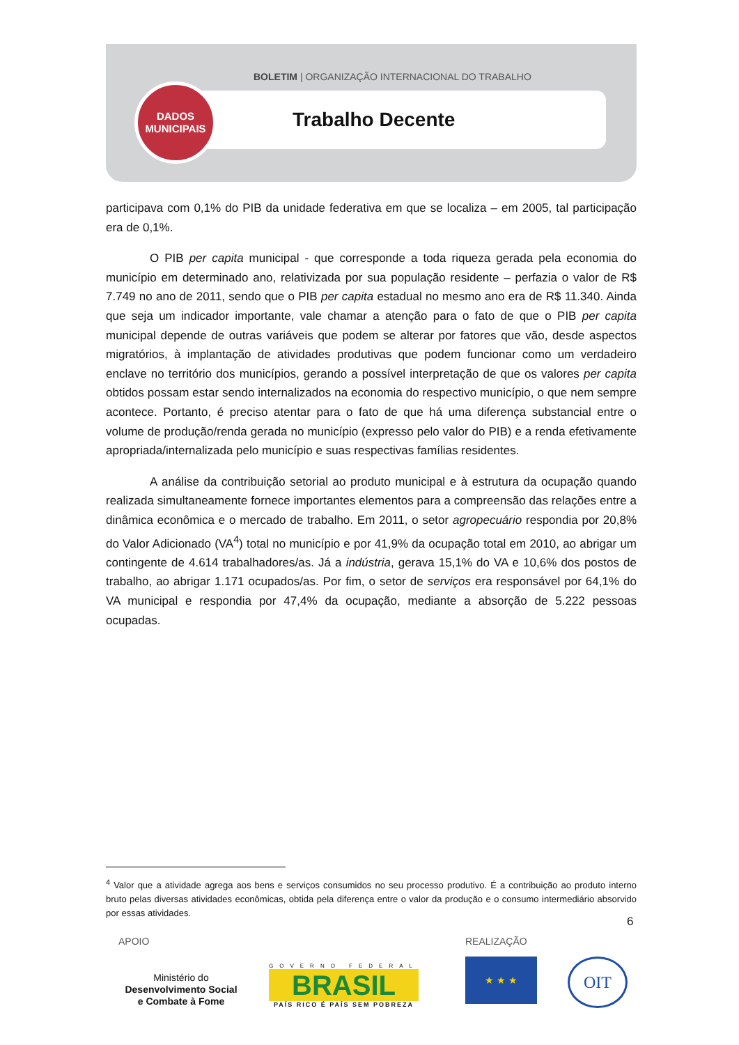BOLETIM | ORGANIZAÇÃO INTERNACIONAL DO TRABALHO
DADOS
MUNICIPAIS
Trabalho Decente
participava com 0,1% do PIB da unidade federativa em que se localiza – em 2005, tal participação era de 0,1%.
O PIB per capita municipal - que corresponde a toda riqueza gerada pela economia do município em determinado ano, relativizada por sua população residente – perfazia o valor de R$ 7.749 no ano de 2011, sendo que o PIB per capita estadual no mesmo ano era de R$ 11.340. Ainda que seja um indicador importante, vale chamar a atenção para o fato de que o PIB per capita municipal depende de outras variáveis que podem se alterar por fatores que vão, desde aspectos migratórios, à implantação de atividades produtivas que podem funcionar como um verdadeiro enclave no território dos municípios, gerando a possível interpretação de que os valores per capita obtidos possam estar sendo internalizados na economia do respectivo município, o que nem sempre acontece. Portanto, é preciso atentar para o fato de que há uma diferença substancial entre o volume de produção/renda gerada no município (expresso pelo valor do PIB) e a renda efetivamente apropriada/internalizada pelo município e suas respectivas famílias residentes.
A análise da contribuição setorial ao produto municipal e à estrutura da ocupação quando realizada simultaneamente fornece importantes elementos para a compreensão das relações entre a dinâmica econômica e o mercado de trabalho. Em 2011, o setor agropecuário respondia por 20,8% do Valor Adicionado (VA<sup>4</sup>) total no município e por 41,9% da ocupação total em 2010, ao abrigar um contingente de 4.614 trabalhadores/as. Já a indústria, gerava 15,1% do VA e 10,6% dos postos de trabalho, ao abrigar 1.171 ocupados/as. Por fim, o setor de serviços era responsável por 64,1% do VA municipal e respondia por 47,4% da ocupação, mediante a absorção de 5.222 pessoas ocupadas.
<sup>4</sup> Valor que a atividade agrega aos bens e serviços consumidos no seu processo produtivo. É a contribuição ao produto interno bruto pelas diversas atividades econômicas, obtida pela diferença entre o valor da produção e o consumo intermediário absorvido por essas atividades.
6
APOIO REALIZAÇÃO
Ministério do
Desenvolvimento Social
e Combate à Fome
GOVERNO FEDERAL
BRASIL
PAÍS RICO É PAÍS SEM POBREZA
★ ★ ★ OIT